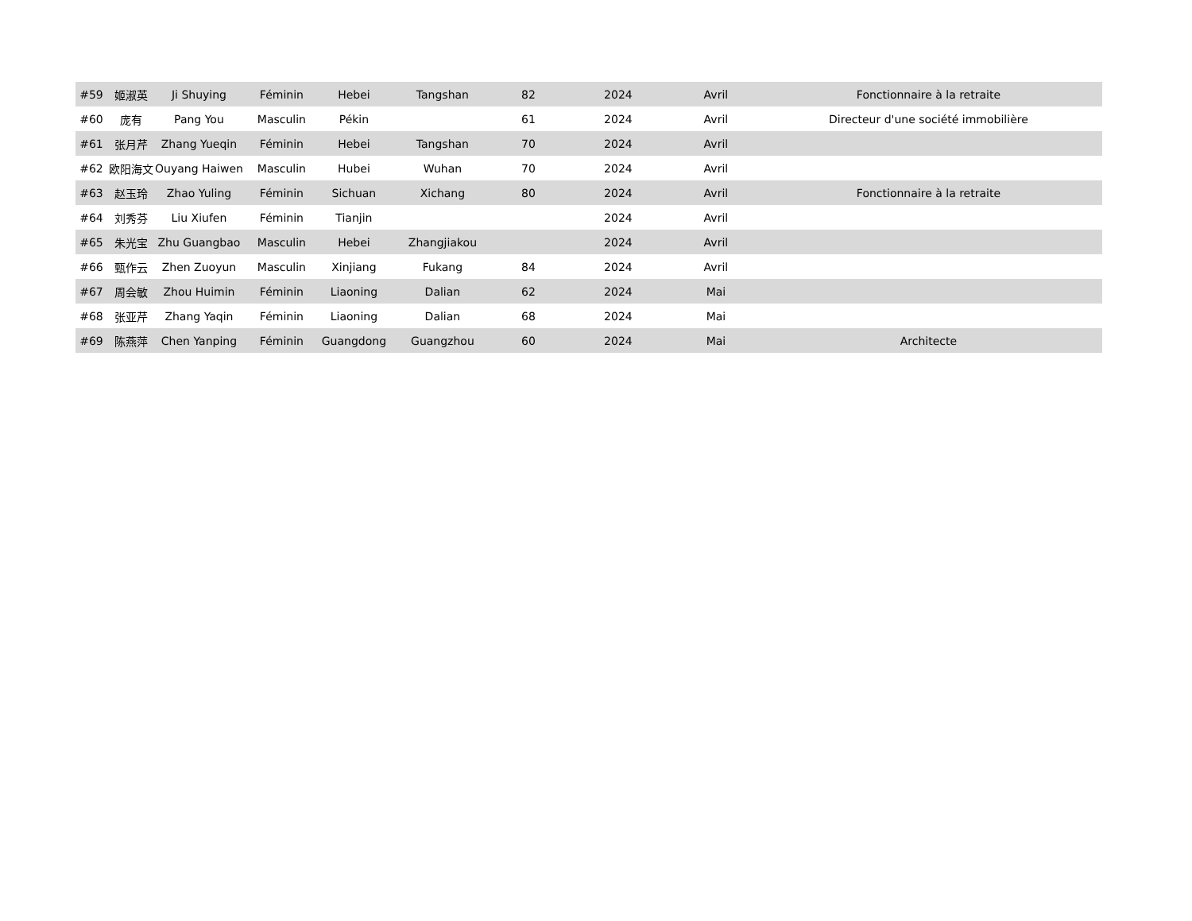| #59 | 姬淑英 | Ji Shuying | Féminin | Hebei | Tangshan | 82 | 2024 | Avril | Fonctionnaire à la retraite |
| #60 | 庞有 | Pang You | Masculin | Pékin | | 61 | 2024 | Avril | Directeur d'une société immobilière |
| #61 | 张月芹 | Zhang Yueqin | Féminin | Hebei | Tangshan | 70 | 2024 | Avril | |
| #62 | 欧阳海文 | Ouyang Haiwen | Masculin | Hubei | Wuhan | 70 | 2024 | Avril | |
| #63 | 赵玉玲 | Zhao Yuling | Féminin | Sichuan | Xichang | 80 | 2024 | Avril | Fonctionnaire à la retraite |
| #64 | 刘秀芬 | Liu Xiufen | Féminin | Tianjin | | | 2024 | Avril | |
| #65 | 朱光宝 | Zhu Guangbao | Masculin | Hebei | Zhangjiakou | | 2024 | Avril | |
| #66 | 甄作云 | Zhen Zuoyun | Masculin | Xinjiang | Fukang | 84 | 2024 | Avril | |
| #67 | 周会敏 | Zhou Huimin | Féminin | Liaoning | Dalian | 62 | 2024 | Mai | |
| #68 | 张亚芹 | Zhang Yaqin | Féminin | Liaoning | Dalian | 68 | 2024 | Mai | |
| #69 | 陈燕萍 | Chen Yanping | Féminin | Guangdong | Guangzhou | 60 | 2024 | Mai | Architecte |